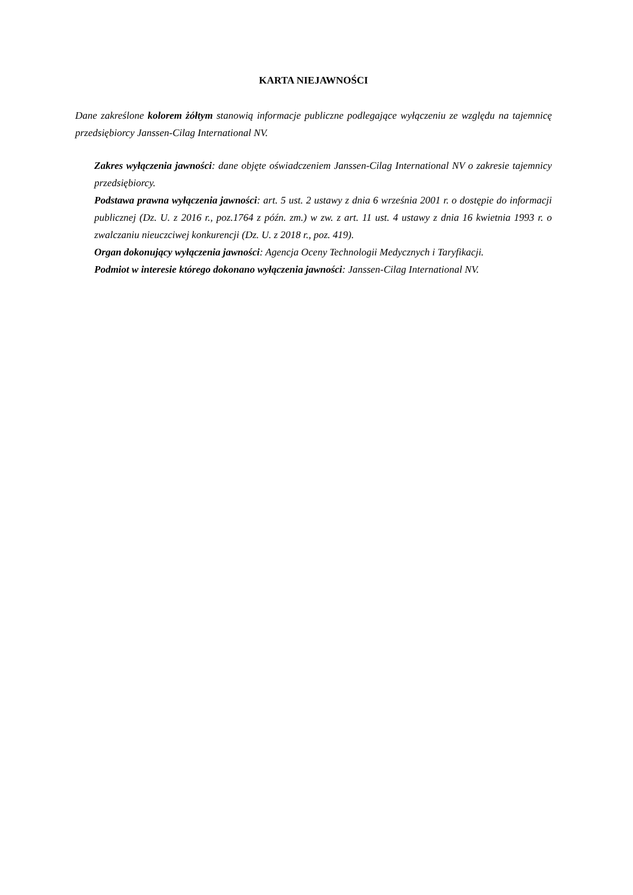KARTA NIEJAWNOŚCI
Dane zakreślone kolorem żółtym stanowią informacje publiczne podlegające wyłączeniu ze względu na tajemnicę przedsiębiorcy Janssen-Cilag International NV.
Zakres wyłączenia jawności: dane objęte oświadczeniem Janssen-Cilag International NV o zakresie tajemnicy przedsiębiorcy.
Podstawa prawna wyłączenia jawności: art. 5 ust. 2 ustawy z dnia 6 września 2001 r. o dostępie do informacji publicznej (Dz. U. z 2016 r., poz.1764 z późn. zm.) w zw. z art. 11 ust. 4 ustawy z dnia 16 kwietnia 1993 r. o zwalczaniu nieuczciwej konkurencji (Dz. U. z 2018 r., poz. 419).
Organ dokonujący wyłączenia jawności: Agencja Oceny Technologii Medycznych i Taryfikacji.
Podmiot w interesie którego dokonano wyłączenia jawności: Janssen-Cilag International NV.